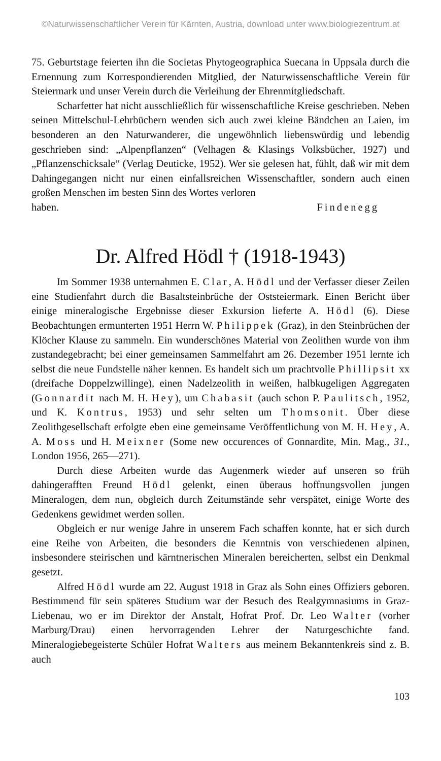©Naturwissenschaftlicher Verein für Kärnten, Austria, download unter www.biologiezentrum.at
75. Geburtstage feierten ihn die Societas Phytogeographica Suecana in Uppsala durch die Ernennung zum Korrespondierenden Mitglied, der Naturwissenschaftliche Verein für Steiermark und unser Verein durch die Verleihung der Ehrenmitgliedschaft.
Scharfetter hat nicht ausschließlich für wissenschaftliche Kreise geschrieben. Neben seinen Mittelschul-Lehrbüchern wenden sich auch zwei kleine Bändchen an Laien, im besonderen an den Naturwanderer, die ungewöhnlich liebenswürdig und lebendig geschrieben sind: „Alpenpflanzen“ (Velhagen & Klasings Volksbücher, 1927) und „Pflanzenschicksale“ (Verlag Deuticke, 1952). Wer sie gelesen hat, fühlt, daß wir mit dem Dahingegangen nicht nur einen einfallsreichen Wissenschaftler, sondern auch einen großen Menschen im besten Sinn des Wortes verloren
haben. Findenegg
Dr. Alfred Hödl † (1918-1943)
Im Sommer 1938 unternahmen E. Clar, A. Hödl und der Verfasser dieser Zeilen eine Studienfahrt durch die Basaltsteinbrüche der Oststeiermark. Einen Bericht über einige mineralogische Ergebnisse dieser Exkursion lieferte A. Hödl (6). Diese Beobachtungen ermunterten 1951 Herrn W. Philippek (Graz), in den Steinbrüchen der Klöcher Klause zu sammeln. Ein wunderschönes Material von Zeolithen wurde von ihm zustandegebracht; bei einer gemeinsamen Sammelfahrt am 26. Dezember 1951 lernte ich selbst die neue Fundstelle näher kennen. Es handelt sich um prachtvolle Phillipsit xx (dreifache Doppelzwillinge), einen Nadelzeolith in weißen, halbkugeligen Aggregaten (Gonnardit nach M. H. Hey), um Chabasit (auch schon P. Paulitsch, 1952, und K. Kontrus, 1953) und sehr selten um Thomsonit. Über diese Zeolithgesellschaft erfolgte eben eine gemeinsame Veröffentlichung von M. H. Hey, A. A. Moss und H. Meixner (Some new occurences of Gonnardite, Min. Mag., 31., London 1956, 265—271).
Durch diese Arbeiten wurde das Augenmerk wieder auf unseren so früh dahingerafften Freund Hödl gelenkt, einen überaus hoffnungsvollen jungen Mineralogen, dem nun, obgleich durch Zeitumstände sehr verspätet, einige Worte des Gedenkens gewidmet werden sollen.
Obgleich er nur wenige Jahre in unserem Fach schaffen konnte, hat er sich durch eine Reihe von Arbeiten, die besonders die Kenntnis von verschiedenen alpinen, insbesondere steirischen und kärntnerischen Mineralen bereicherten, selbst ein Denkmal gesetzt.
Alfred Hödl wurde am 22. August 1918 in Graz als Sohn eines Offiziers geboren. Bestimmend für sein späteres Studium war der Besuch des Realgymnasiums in Graz-Liebenau, wo er im Direktor der Anstalt, Hofrat Prof. Dr. Leo Walter (vorher Marburg/Drau) einen hervorragenden Lehrer der Naturgeschichte fand. Mineralogiebegeisterte Schüler Hofrat Walters aus meinem Bekanntenkreis sind z. B. auch
103